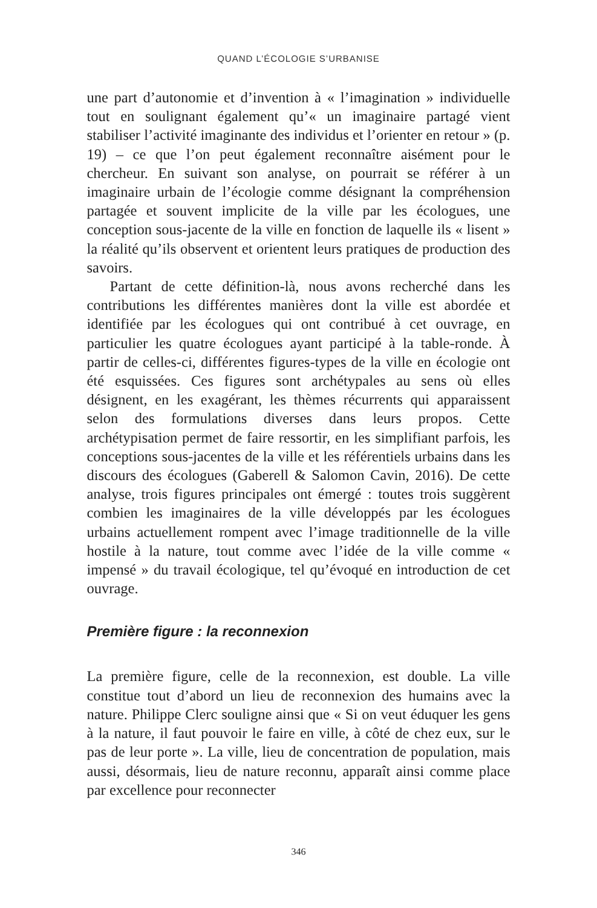QUAND L’ÉCOLOGIE S’URBANISE
une part d’autonomie et d’invention à « l’imagination » individuelle tout en soulignant également qu’« un imaginaire partagé vient stabiliser l’activité imaginante des individus et l’orienter en retour » (p. 19) – ce que l’on peut également reconnaître aisément pour le chercheur. En suivant son analyse, on pourrait se référer à un imaginaire urbain de l’écologie comme désignant la compréhension partagée et souvent implicite de la ville par les écologues, une conception sous-jacente de la ville en fonction de laquelle ils « lisent » la réalité qu’ils observent et orientent leurs pratiques de production des savoirs.
Partant de cette définition-là, nous avons recherché dans les contributions les différentes manières dont la ville est abordée et identifiée par les écologues qui ont contribué à cet ouvrage, en particulier les quatre écologues ayant participé à la table-ronde. À partir de celles-ci, différentes figures-types de la ville en écologie ont été esquissées. Ces figures sont archétypales au sens où elles désignent, en les exagérant, les thèmes récurrents qui apparaissent selon des formulations diverses dans leurs propos. Cette archétypisation permet de faire ressortir, en les simplifiant parfois, les conceptions sous-jacentes de la ville et les référentiels urbains dans les discours des écologues (Gaberell & Salomon Cavin, 2016). De cette analyse, trois figures principales ont émergé : toutes trois suggèrent combien les imaginaires de la ville développés par les écologues urbains actuellement rompent avec l’image traditionnelle de la ville hostile à la nature, tout comme avec l’idée de la ville comme « impensé » du travail écologique, tel qu’évoqué en introduction de cet ouvrage.
Première figure : la reconnexion
La première figure, celle de la reconnexion, est double. La ville constitue tout d’abord un lieu de reconnexion des humains avec la nature. Philippe Clerc souligne ainsi que « Si on veut éduquer les gens à la nature, il faut pouvoir le faire en ville, à côté de chez eux, sur le pas de leur porte ». La ville, lieu de concentration de population, mais aussi, désormais, lieu de nature reconnu, apparaît ainsi comme place par excellence pour reconnecter
346